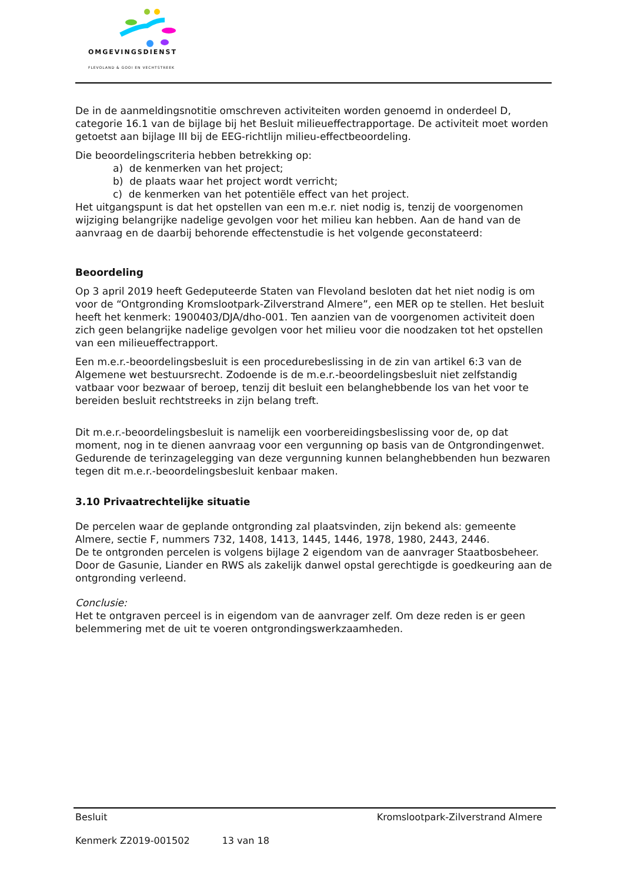OMGEVINGSDIENST
FLEVOLAND & GOOI EN VECHTSTREEK
De in de aanmeldingsnotitie omschreven activiteiten worden genoemd in onderdeel D, categorie 16.1 van de bijlage bij het Besluit milieueffectrapportage. De activiteit moet worden getoetst aan bijlage III bij de EEG-richtlijn milieu-effectbeoordeling.
Die beoordelingscriteria hebben betrekking op:
a) de kenmerken van het project;
b) de plaats waar het project wordt verricht;
c) de kenmerken van het potentiële effect van het project.
Het uitgangspunt is dat het opstellen van een m.e.r. niet nodig is, tenzij de voorgenomen wijziging belangrijke nadelige gevolgen voor het milieu kan hebben. Aan de hand van de aanvraag en de daarbij behorende effectenstudie is het volgende geconstateerd:
Beoordeling
Op 3 april 2019 heeft Gedeputeerde Staten van Flevoland besloten dat het niet nodig is om voor de “Ontgronding Kromslootpark-Zilverstrand Almere”, een MER op te stellen. Het besluit heeft het kenmerk: 1900403/DJA/dho-001. Ten aanzien van de voorgenomen activiteit doen zich geen belangrijke nadelige gevolgen voor het milieu voor die noodzaken tot het opstellen van een milieueffectrapport.
Een m.e.r.-beoordelingsbesluit is een procedurebeslissing in de zin van artikel 6:3 van de Algemene wet bestuursrecht. Zodoende is de m.e.r.-beoordelingsbesluit niet zelfstandig vatbaar voor bezwaar of beroep, tenzij dit besluit een belanghebbende los van het voor te bereiden besluit rechtstreeks in zijn belang treft.
Dit m.e.r.-beoordelingsbesluit is namelijk een voorbereidingsbeslissing voor de, op dat moment, nog in te dienen aanvraag voor een vergunning op basis van de Ontgrondingenwet. Gedurende de terinzagelegging van deze vergunning kunnen belanghebbenden hun bezwaren tegen dit m.e.r.-beoordelingsbesluit kenbaar maken.
3.10 Privaatrechtelijke situatie
De percelen waar de geplande ontgronding zal plaatsvinden, zijn bekend als: gemeente Almere, sectie F, nummers 732, 1408, 1413, 1445, 1446, 1978, 1980, 2443, 2446.
De te ontgronden percelen is volgens bijlage 2 eigendom van de aanvrager Staatbosbeheer. Door de Gasunie, Liander en RWS als zakelijk danwel opstal gerechtigde is goedkeuring aan de ontgronding verleend.
Conclusie:
Het te ontgraven perceel is in eigendom van de aanvrager zelf. Om deze reden is er geen belemmering met de uit te voeren ontgrondingswerkzaamheden.
Besluit Kromslootpark-Zilverstrand Almere
Kenmerk Z2019-001502 13 van 18